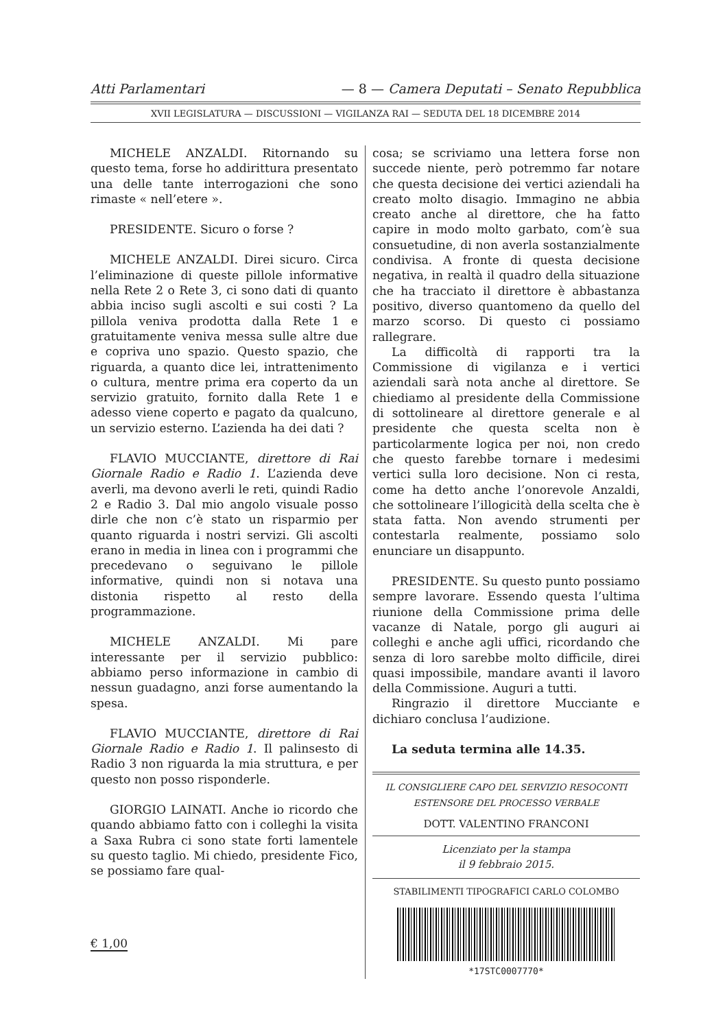Atti Parlamentari — 8 — Camera Deputati – Senato Repubblica
XVII LEGISLATURA — DISCUSSIONI — VIGILANZA RAI — SEDUTA DEL 18 DICEMBRE 2014
MICHELE ANZALDI. Ritornando su questo tema, forse ho addirittura presentato una delle tante interrogazioni che sono rimaste « nell’etere ».
PRESIDENTE. Sicuro o forse ?
MICHELE ANZALDI. Direi sicuro. Circa l’eliminazione di queste pillole informative nella Rete 2 o Rete 3, ci sono dati di quanto abbia inciso sugli ascolti e sui costi ? La pillola veniva prodotta dalla Rete 1 e gratuitamente veniva messa sulle altre due e copriva uno spazio. Questo spazio, che riguarda, a quanto dice lei, intrattenimento o cultura, mentre prima era coperto da un servizio gratuito, fornito dalla Rete 1 e adesso viene coperto e pagato da qualcuno, un servizio esterno. L’azienda ha dei dati ?
FLAVIO MUCCIANTE, direttore di Rai Giornale Radio e Radio 1. L’azienda deve averli, ma devono averli le reti, quindi Radio 2 e Radio 3. Dal mio angolo visuale posso dirle che non c’è stato un risparmio per quanto riguarda i nostri servizi. Gli ascolti erano in media in linea con i programmi che precedevano o seguivano le pillole informative, quindi non si notava una distonia rispetto al resto della programmazione.
MICHELE ANZALDI. Mi pare interessante per il servizio pubblico: abbiamo perso informazione in cambio di nessun guadagno, anzi forse aumentando la spesa.
FLAVIO MUCCIANTE, direttore di Rai Giornale Radio e Radio 1. Il palinsesto di Radio 3 non riguarda la mia struttura, e per questo non posso risponderle.
GIORGIO LAINATI. Anche io ricordo che quando abbiamo fatto con i colleghi la visita a Saxa Rubra ci sono state forti lamentele su questo taglio. Mi chiedo, presidente Fico, se possiamo fare qual-
cosa; se scriviamo una lettera forse non succede niente, però potremmo far notare che questa decisione dei vertici aziendali ha creato molto disagio. Immagino ne abbia creato anche al direttore, che ha fatto capire in modo molto garbato, com’è sua consuetudine, di non averla sostanzialmente condivisa. A fronte di questa decisione negativa, in realtà il quadro della situazione che ha tracciato il direttore è abbastanza positivo, diverso quantomeno da quello del marzo scorso. Di questo ci possiamo rallegrare.
La difficoltà di rapporti tra la Commissione di vigilanza e i vertici aziendali sarà nota anche al direttore. Se chiediamo al presidente della Commissione di sottolineare al direttore generale e al presidente che questa scelta non è particolarmente logica per noi, non credo che questo farebbe tornare i medesimi vertici sulla loro decisione. Non ci resta, come ha detto anche l’onorevole Anzaldi, che sottolineare l’illogicità della scelta che è stata fatta. Non avendo strumenti per contestarla realmente, possiamo solo enunciare un disappunto.
PRESIDENTE. Su questo punto possiamo sempre lavorare. Essendo questa l’ultima riunione della Commissione prima delle vacanze di Natale, porgo gli auguri ai colleghi e anche agli uffici, ricordando che senza di loro sarebbe molto difficile, direi quasi impossibile, mandare avanti il lavoro della Commissione. Auguri a tutti.
Ringrazio il direttore Mucciante e dichiaro conclusa l’audizione.
La seduta termina alle 14.35.
IL CONSIGLIERE CAPO DEL SERVIZIO RESOCONTI
ESTENSORE DEL PROCESSO VERBALE
DOTT. VALENTINO FRANCONI
Licenziato per la stampa
il 9 febbraio 2015.
STABILIMENTI TIPOGRAFICI CARLO COLOMBO
*17STC0007770*
€ 1,00